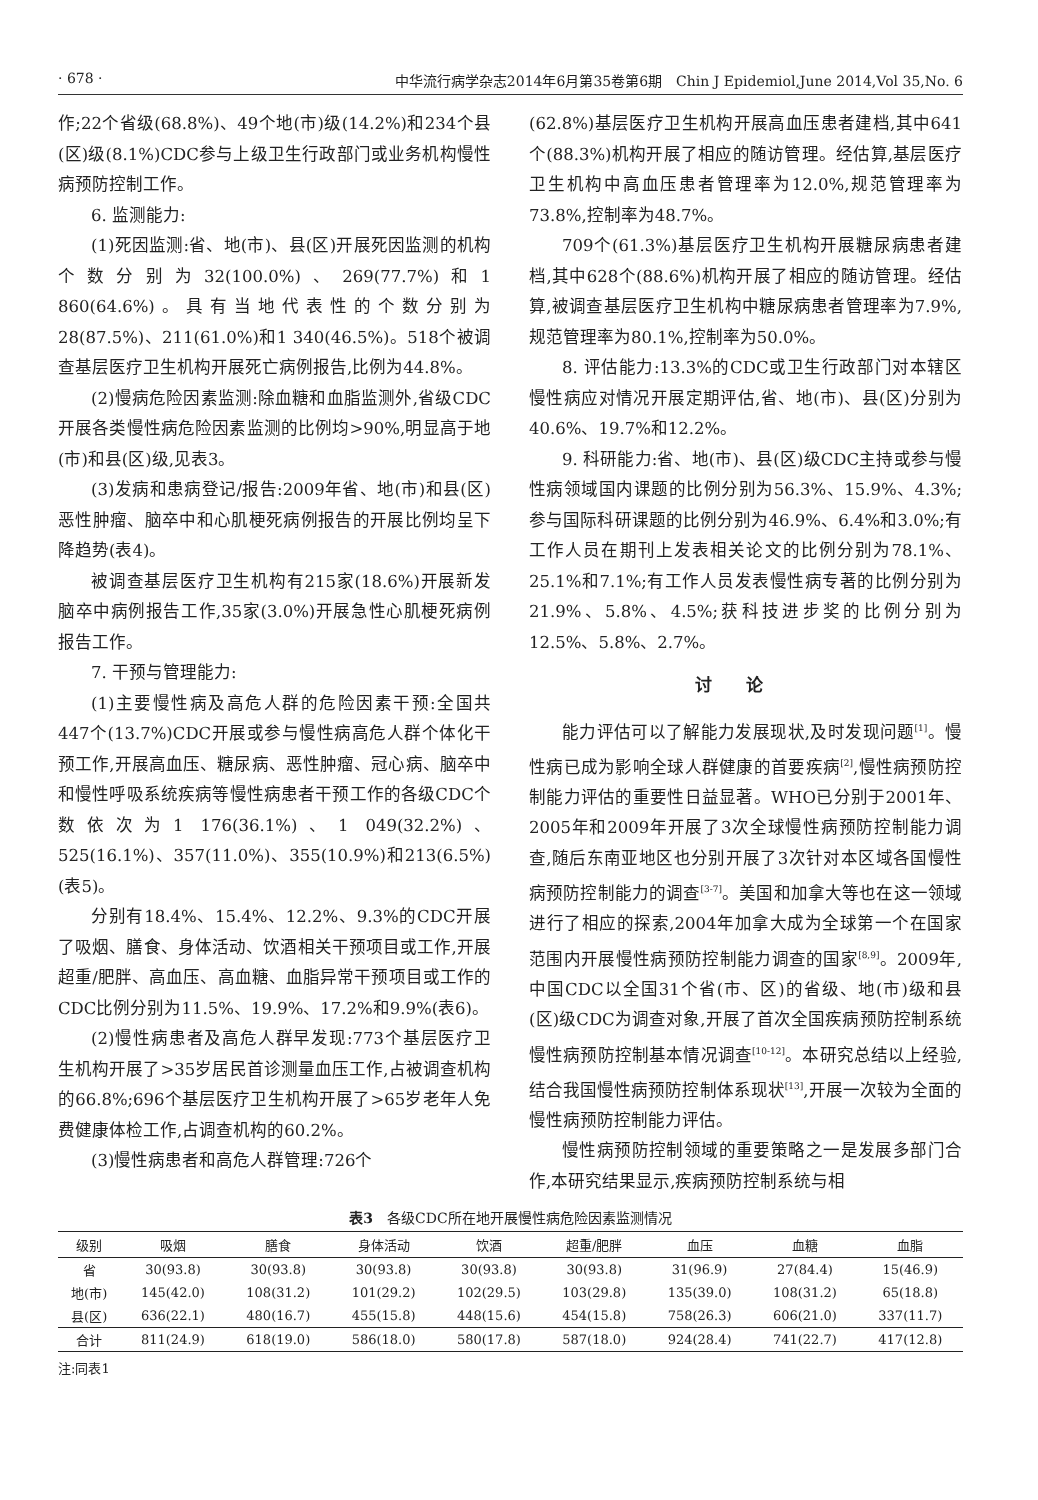· 678 · 中华流行病学杂志2014年6月第35卷第6期　Chin J Epidemiol,June 2014,Vol 35,No. 6
作;22个省级(68.8%)、49个地(市)级(14.2%)和234个县(区)级(8.1%)CDC参与上级卫生行政部门或业务机构慢性病预防控制工作。
6. 监测能力:
(1)死因监测:省、地(市)、县(区)开展死因监测的机构个数分别为32(100.0%)、269(77.7%)和1 860(64.6%)。具有当地代表性的个数分别为28(87.5%)、211(61.0%)和1 340(46.5%)。518个被调查基层医疗卫生机构开展死亡病例报告,比例为44.8%。
(2)慢病危险因素监测:除血糖和血脂监测外,省级CDC开展各类慢性病危险因素监测的比例均>90%,明显高于地(市)和县(区)级,见表3。
(3)发病和患病登记/报告:2009年省、地(市)和县(区)恶性肿瘤、脑卒中和心肌梗死病例报告的开展比例均呈下降趋势(表4)。
被调查基层医疗卫生机构有215家(18.6%)开展新发脑卒中病例报告工作,35家(3.0%)开展急性心肌梗死病例报告工作。
7. 干预与管理能力:
(1)主要慢性病及高危人群的危险因素干预:全国共447个(13.7%)CDC开展或参与慢性病高危人群个体化干预工作,开展高血压、糖尿病、恶性肿瘤、冠心病、脑卒中和慢性呼吸系统疾病等慢性病患者干预工作的各级CDC个数依次为1 176(36.1%)、1 049(32.2%)、525(16.1%)、357(11.0%)、355(10.9%)和213(6.5%)(表5)。
分别有18.4%、15.4%、12.2%、9.3%的CDC开展了吸烟、膳食、身体活动、饮酒相关干预项目或工作,开展超重/肥胖、高血压、高血糖、血脂异常干预项目或工作的CDC比例分别为11.5%、19.9%、17.2%和9.9%(表6)。
(2)慢性病患者及高危人群早发现:773个基层医疗卫生机构开展了>35岁居民首诊测量血压工作,占被调查机构的66.8%;696个基层医疗卫生机构开展了>65岁老年人免费健康体检工作,占调查机构的60.2%。
(3)慢性病患者和高危人群管理:726个
(62.8%)基层医疗卫生机构开展高血压患者建档,其中641个(88.3%)机构开展了相应的随访管理。经估算,基层医疗卫生机构中高血压患者管理率为12.0%,规范管理率为73.8%,控制率为48.7%。
709个(61.3%)基层医疗卫生机构开展糖尿病患者建档,其中628个(88.6%)机构开展了相应的随访管理。经估算,被调查基层医疗卫生机构中糖尿病患者管理率为7.9%,规范管理率为80.1%,控制率为50.0%。
8. 评估能力:13.3%的CDC或卫生行政部门对本辖区慢性病应对情况开展定期评估,省、地(市)、县(区)分别为40.6%、19.7%和12.2%。
9. 科研能力:省、地(市)、县(区)级CDC主持或参与慢性病领域国内课题的比例分别为56.3%、15.9%、4.3%;参与国际科研课题的比例分别为46.9%、6.4%和3.0%;有工作人员在期刊上发表相关论文的比例分别为78.1%、25.1%和7.1%;有工作人员发表慢性病专著的比例分别为21.9%、5.8%、4.5%;获科技进步奖的比例分别为12.5%、5.8%、2.7%。
讨论
能力评估可以了解能力发展现状,及时发现问题<sup>[1]</sup>。慢性病已成为影响全球人群健康的首要疾病<sup>[2]</sup>,慢性病预防控制能力评估的重要性日益显著。WHO已分别于2001年、2005年和2009年开展了3次全球慢性病预防控制能力调查,随后东南亚地区也分别开展了3次针对本区域各国慢性病预防控制能力的调查<sup>[3-7]</sup>。美国和加拿大等也在这一领域进行了相应的探索,2004年加拿大成为全球第一个在国家范围内开展慢性病预防控制能力调查的国家<sup>[8,9]</sup>。2009年,中国CDC以全国31个省(市、区)的省级、地(市)级和县(区)级CDC为调查对象,开展了首次全国疾病预防控制系统慢性病预防控制基本情况调查<sup>[10-12]</sup>。本研究总结以上经验,结合我国慢性病预防控制体系现状<sup>[13]</sup>,开展一次较为全面的慢性病预防控制能力评估。
慢性病预防控制领域的重要策略之一是发展多部门合作,本研究结果显示,疾病预防控制系统与相
表3　各级CDC所在地开展慢性病危险因素监测情况
| 级别 | 吸烟 | 膳食 | 身体活动 | 饮酒 | 超重/肥胖 | 血压 | 血糖 | 血脂 |
| --- | --- | --- | --- | --- | --- | --- | --- | --- |
| 省 | 30(93.8) | 30(93.8) | 30(93.8) | 30(93.8) | 30(93.8) | 31(96.9) | 27(84.4) | 15(46.9) |
| 地(市) | 145(42.0) | 108(31.2) | 101(29.2) | 102(29.5) | 103(29.8) | 135(39.0) | 108(31.2) | 65(18.8) |
| 县(区) | 636(22.1) | 480(16.7) | 455(15.8) | 448(15.6) | 454(15.8) | 758(26.3) | 606(21.0) | 337(11.7) |
| 合计 | 811(24.9) | 618(19.0) | 586(18.0) | 580(17.8) | 587(18.0) | 924(28.4) | 741(22.7) | 417(12.8) |
注:同表1